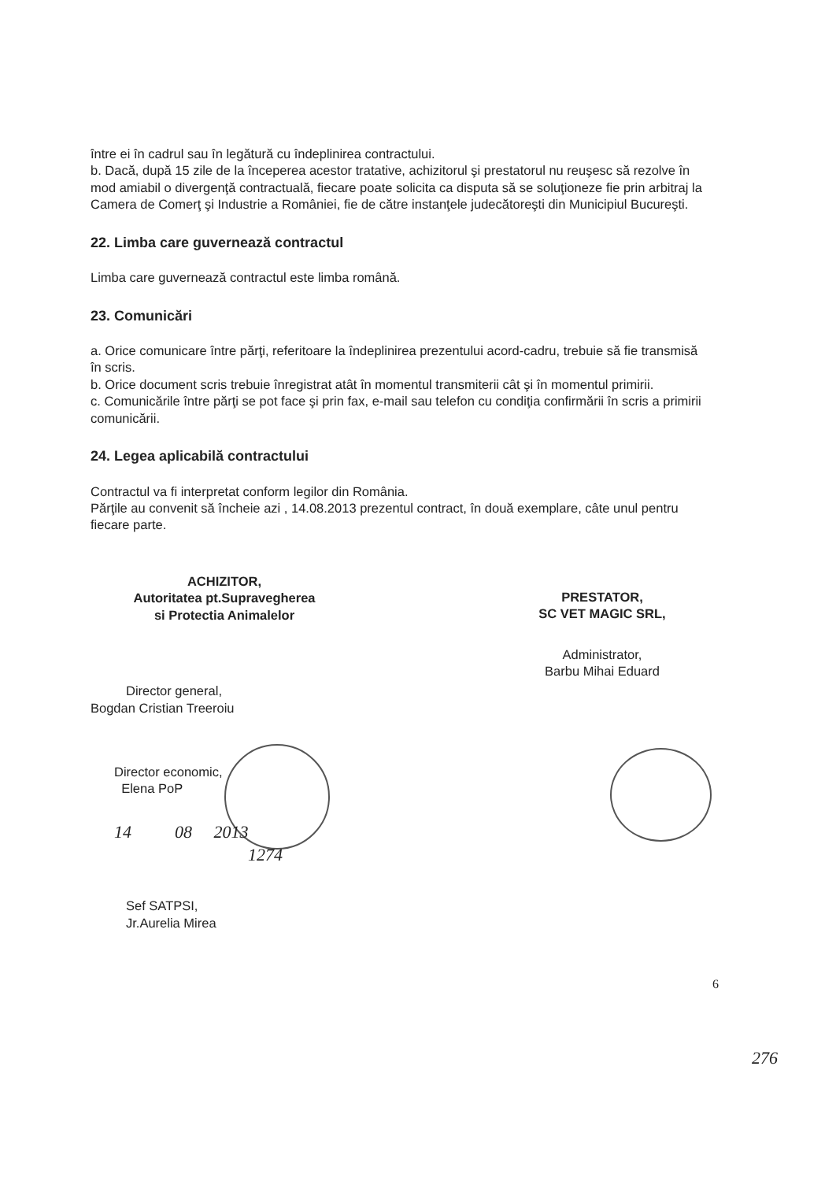între ei în cadrul sau în legătură cu îndeplinirea contractului.
b. Dacă, după 15 zile de la începerea acestor tratative, achizitorul şi prestatorul nu reuşesc să rezolve în mod amiabil o divergenţă contractuală, fiecare poate solicita ca disputa să se soluţioneze fie prin arbitraj la Camera de Comerţ şi Industrie a României, fie de către instanţele judecătoreşti din Municipiul Bucureşti.
22. Limba care guvernează contractul
Limba care guvernează contractul este limba română.
23. Comunicări
a. Orice comunicare între părţi, referitoare la îndeplinirea prezentului acord-cadru, trebuie să fie transmisă în scris.
b. Orice document scris trebuie înregistrat atât în momentul transmiterii cât şi în momentul primirii.
c. Comunicările între părţi se pot face şi prin fax, e-mail sau telefon cu condiţia confirmării în scris a primirii comunicării.
24. Legea aplicabilă contractului
Contractul va fi interpretat conform legilor din România.
Părţile au convenit să încheie azi , 14.08.2013 prezentul contract, în două exemplare, câte unul pentru fiecare parte.
ACHIZITOR,
Autoritatea pt.Supravegherea
si Protectia Animalelor
Director general,
Bogdan Cristian Treeroiu
Director economic,
Elena PoP
14 08 2013
1274
Sef SATPSI,
Jr.Aurelia Mirea
PRESTATOR,
SC VET MAGIC SRL,
Administrator,
Barbu Mihai Eduard
6
276